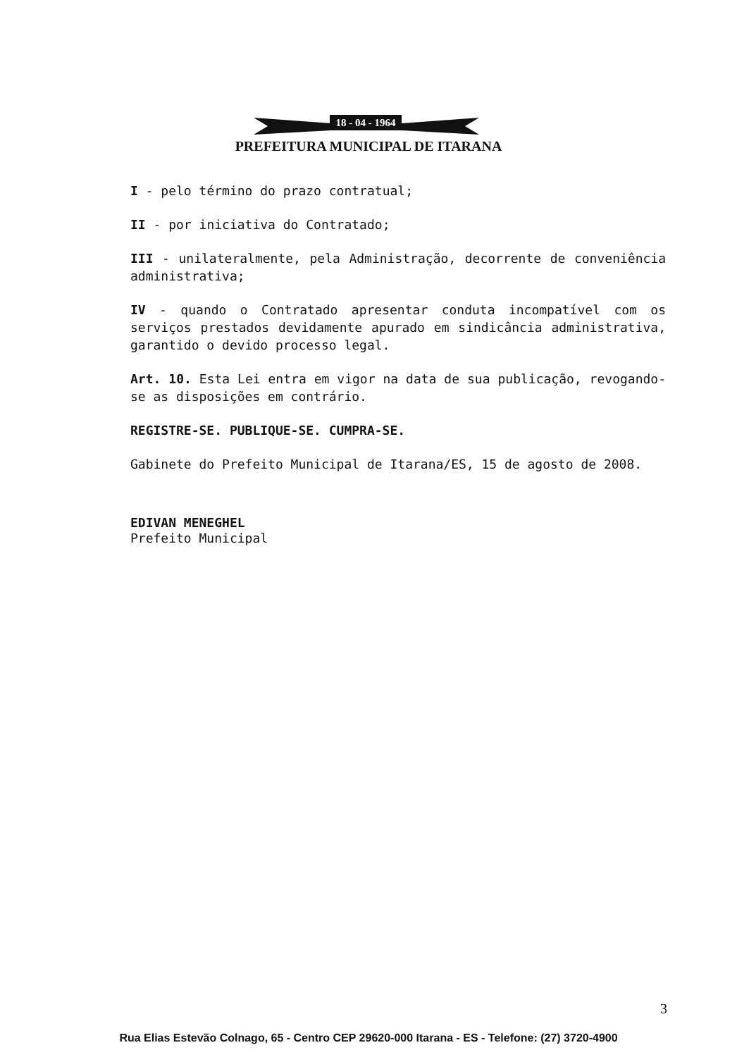18 - 04 - 1964
PREFEITURA MUNICIPAL DE ITARANA
I - pelo término do prazo contratual;
II - por iniciativa do Contratado;
III - unilateralmente, pela Administração, decorrente de conveniência administrativa;
IV - quando o Contratado apresentar conduta incompatível com os serviços prestados devidamente apurado em sindicância administrativa, garantido o devido processo legal.
Art. 10. Esta Lei entra em vigor na data de sua publicação, revogando-se as disposições em contrário.
REGISTRE-SE. PUBLIQUE-SE. CUMPRA-SE.
Gabinete do Prefeito Municipal de Itarana/ES, 15 de agosto de 2008.
EDIVAN MENEGHEL
Prefeito Municipal
3
Rua Elias Estevão Colnago, 65 - Centro CEP 29620-000 Itarana - ES - Telefone: (27) 3720-4900